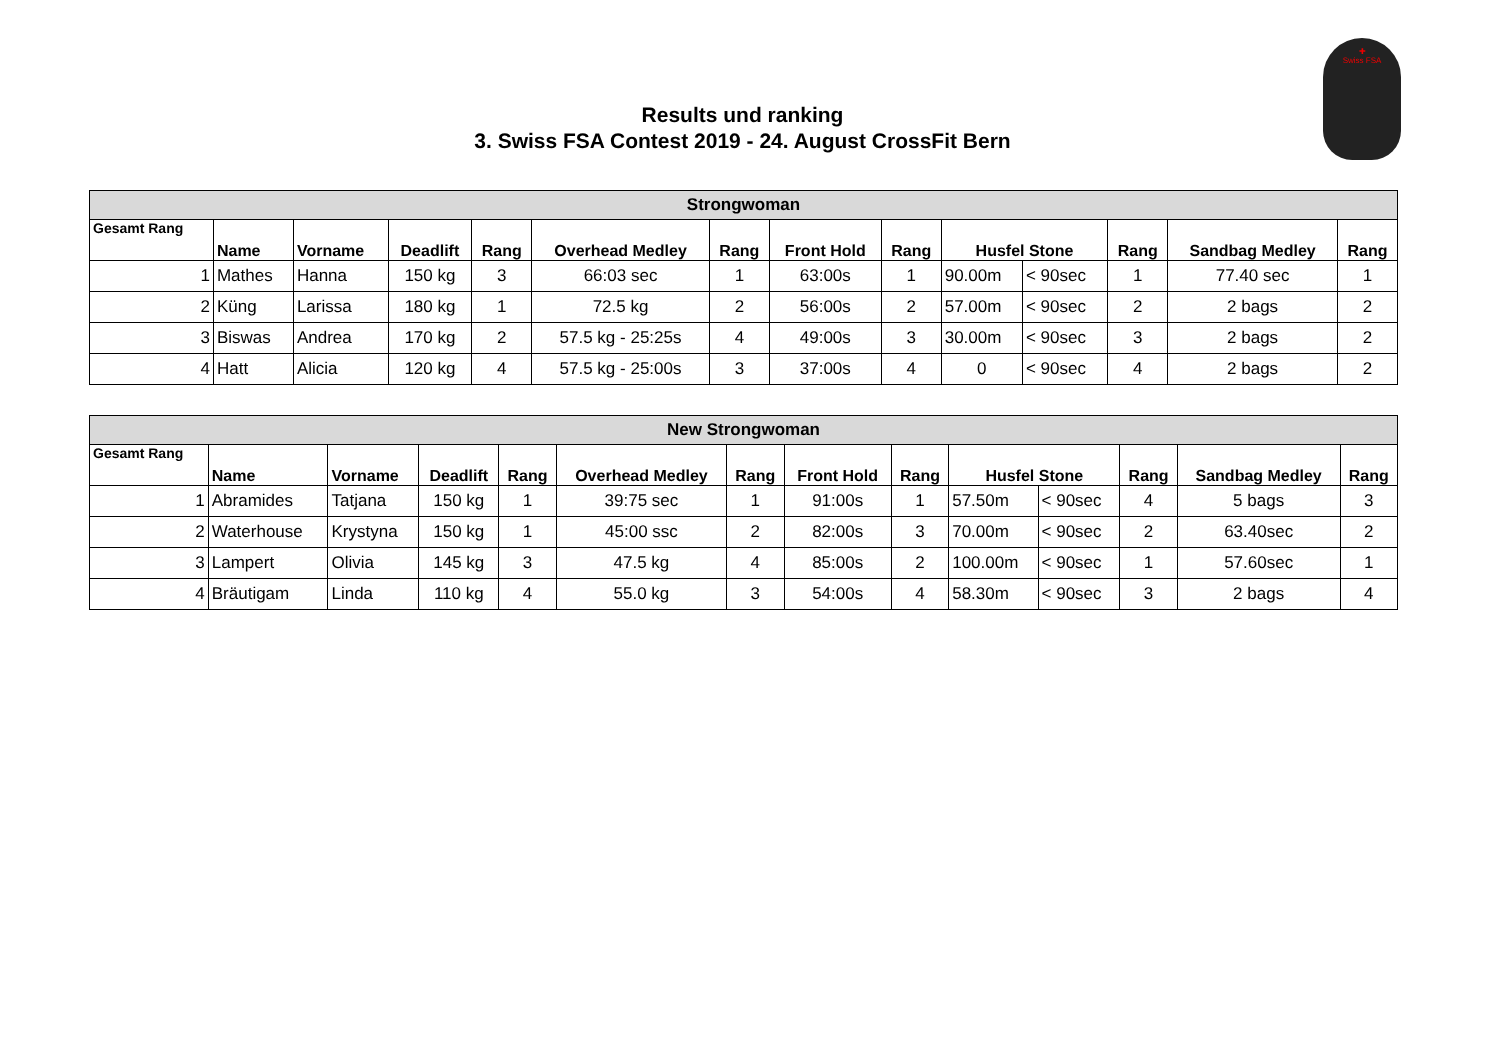✚
Swiss FSA
Results und ranking
3. Swiss FSA Contest 2019 - 24. August CrossFit Bern
| Strongwoman | | | | | | | | | | | | | |
| Gesamt Rang | Name | Vorname | Deadlift | Rang | Overhead Medley | Rang | Front Hold | Rang | Husfel Stone | | Rang | Sandbag Medley | Rang |
| 1 | Mathes | Hanna | 150 kg | 3 | 66:03 sec | 1 | 63:00s | 1 | 90.00m | < 90sec | 1 | 77.40 sec | 1 |
| 2 | Küng | Larissa | 180 kg | 1 | 72.5 kg | 2 | 56:00s | 2 | 57.00m | < 90sec | 2 | 2 bags | 2 |
| 3 | Biswas | Andrea | 170 kg | 2 | 57.5 kg - 25:25s | 4 | 49:00s | 3 | 30.00m | < 90sec | 3 | 2 bags | 2 |
| 4 | Hatt | Alicia | 120 kg | 4 | 57.5 kg - 25:00s | 3 | 37:00s | 4 | 0 | < 90sec | 4 | 2 bags | 2 |
| New Strongwoman | | | | | | | | | | | | | |
| Gesamt Rang | Name | Vorname | Deadlift | Rang | Overhead Medley | Rang | Front Hold | Rang | Husfel Stone | | Rang | Sandbag Medley | Rang |
| 1 | Abramides | Tatjana | 150 kg | 1 | 39:75 sec | 1 | 91:00s | 1 | 57.50m | < 90sec | 4 | 5 bags | 3 |
| 2 | Waterhouse | Krystyna | 150 kg | 1 | 45:00 ssc | 2 | 82:00s | 3 | 70.00m | < 90sec | 2 | 63.40sec | 2 |
| 3 | Lampert | Olivia | 145 kg | 3 | 47.5 kg | 4 | 85:00s | 2 | 100.00m | < 90sec | 1 | 57.60sec | 1 |
| 4 | Bräutigam | Linda | 110 kg | 4 | 55.0 kg | 3 | 54:00s | 4 | 58.30m | < 90sec | 3 | 2 bags | 4 |